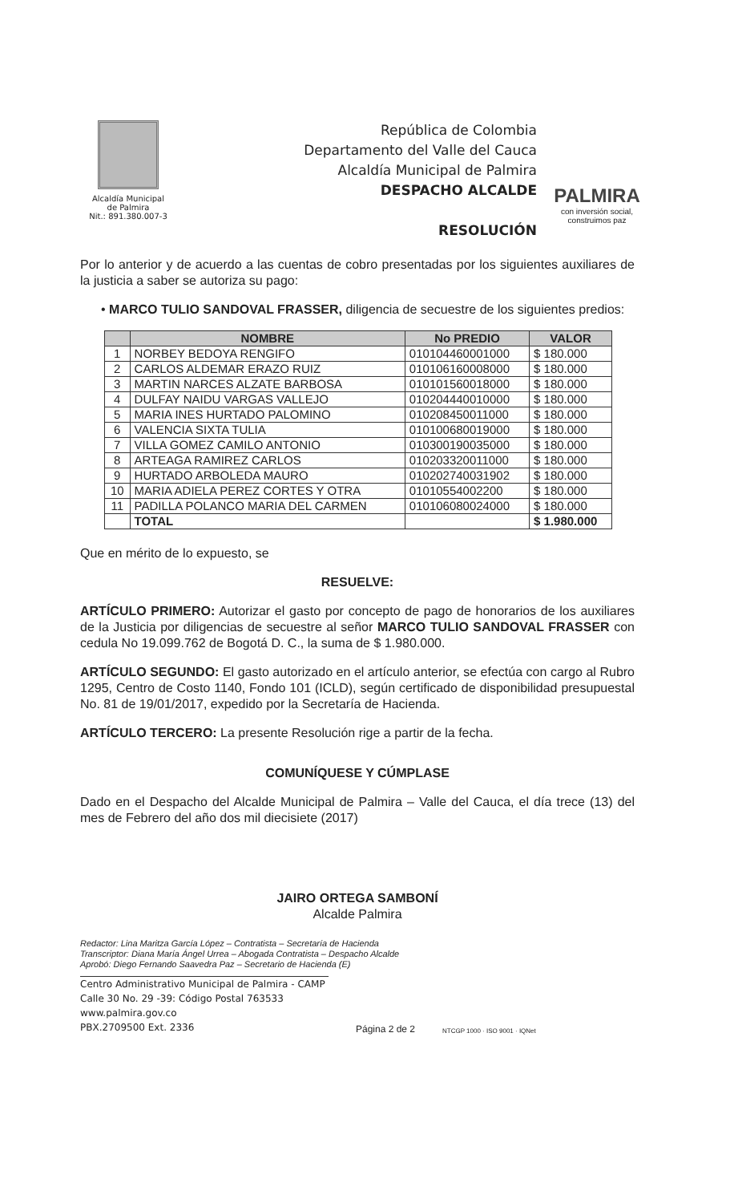Alcaldía Municipal
de Palmira
Nit.: 891.380.007-3
República de Colombia
Departamento del Valle del Cauca
Alcaldía Municipal de Palmira
DESPACHO ALCALDE
RESOLUCIÓN
PALMIRA
con inversión social,
construimos paz
Por lo anterior y de acuerdo a las cuentas de cobro presentadas por los siguientes auxiliares de la justicia a saber se autoriza su pago:
• MARCO TULIO SANDOVAL FRASSER, diligencia de secuestre de los siguientes predios:
| | NOMBRE | No PREDIO | VALOR |
| --- | --- | --- | --- |
| 1 | NORBEY BEDOYA RENGIFO | 010104460001000 | $ 180.000 |
| 2 | CARLOS ALDEMAR ERAZO RUIZ | 010106160008000 | $ 180.000 |
| 3 | MARTIN NARCES ALZATE BARBOSA | 010101560018000 | $ 180.000 |
| 4 | DULFAY NAIDU VARGAS VALLEJO | 010204440010000 | $ 180.000 |
| 5 | MARIA INES HURTADO PALOMINO | 010208450011000 | $ 180.000 |
| 6 | VALENCIA SIXTA TULIA | 010100680019000 | $ 180.000 |
| 7 | VILLA GOMEZ CAMILO ANTONIO | 010300190035000 | $ 180.000 |
| 8 | ARTEAGA RAMIREZ CARLOS | 010203320011000 | $ 180.000 |
| 9 | HURTADO ARBOLEDA MAURO | 010202740031902 | $ 180.000 |
| 10 | MARIA ADIELA PEREZ CORTES Y OTRA | 01010554002200 | $ 180.000 |
| 11 | PADILLA POLANCO MARIA DEL CARMEN | 010106080024000 | $ 180.000 |
| | TOTAL | | $ 1.980.000 |
Que en mérito de lo expuesto, se
RESUELVE:
ARTÍCULO PRIMERO: Autorizar el gasto por concepto de pago de honorarios de los auxiliares de la Justicia por diligencias de secuestre al señor MARCO TULIO SANDOVAL FRASSER con cedula No 19.099.762 de Bogotá D. C., la suma de $ 1.980.000.
ARTÍCULO SEGUNDO: El gasto autorizado en el artículo anterior, se efectúa con cargo al Rubro 1295, Centro de Costo 1140, Fondo 101 (ICLD), según certificado de disponibilidad presupuestal No. 81 de 19/01/2017, expedido por la Secretaría de Hacienda.
ARTÍCULO TERCERO: La presente Resolución rige a partir de la fecha.
COMUNÍQUESE Y CÚMPLASE
Dado en el Despacho del Alcalde Municipal de Palmira – Valle del Cauca, el día trece (13) del mes de Febrero del año dos mil diecisiete (2017)
JAIRO ORTEGA SAMBONÍ
Alcalde Palmira
Redactor: Lina Maritza García López – Contratista – Secretaría de Hacienda
Transcriptor: Diana María Ángel Urrea – Abogada Contratista – Despacho Alcalde
Aprobó: Diego Fernando Saavedra Paz – Secretario de Hacienda (E)
Centro Administrativo Municipal de Palmira - CAMP
Calle 30 No. 29 -39: Código Postal 763533
www.palmira.gov.co
PBX.2709500 Ext. 2336
Página 2 de 2
NTCGP 1000 · ISO 9001 · IQNet